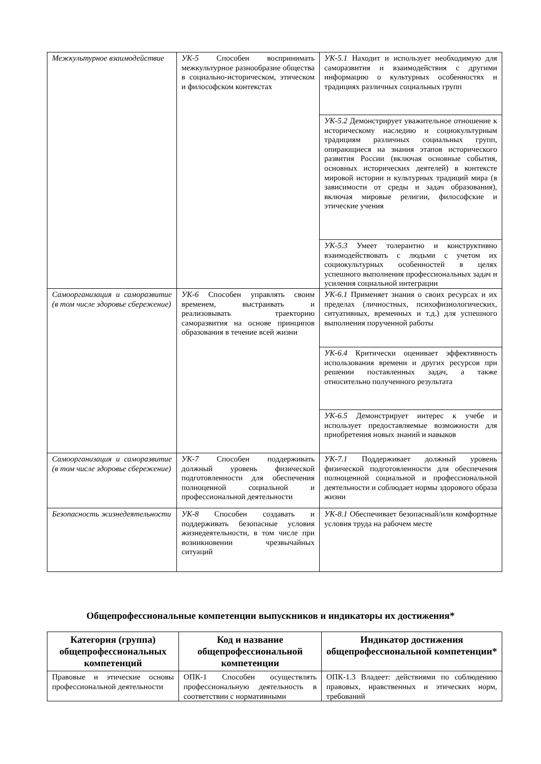| Межкультурное взаимодействие | УК-5 Способен воспринимать межкультурное разнообразие общества в социально-историческом, этическом и философском контекстах | УК-5.1 Находит и использует необходимую для саморазвития и взаимодействия с другими информацию о культурных особенностях и традициях различных социальных групп |
| | | УК-5.2 Демонстрирует уважительное отношение к историческому наследию и социокультурным традициям различных социальных групп, опирающиеся на знания этапов исторического развития России (включая основные события, основных исторических деятелей) в контексте мировой истории и культурных традиций мира (в зависимости от среды и задач образования), включая мировые религии, философские и этические учения |
| | | УК-5.3 Умеет толерантно и конструктивно взаимодействовать с людьми с учетом их социокультурных особенностей в целях успешного выполнения профессиональных задач и усиления социальной интеграции |
| Самоорганизация и саморазвитие (в том числе здоровье сбережение) | УК-6 Способен управлять своим временем, выстраивать и реализовывать траекторию саморазвития на основе принципов образования в течение всей жизни | УК-6.1 Применяет знания о своих ресурсах и их пределах (личностных, психофизиологических, ситуативных, временных и т.д.) для успешного выполнения порученной работы |
| | | УК-6.4 Критически оценивает эффективность использования времени и других ресурсов при решении поставленных задач, а также относительно полученного результата |
| | | УК-6.5 Демонстрирует интерес к учебе и использует предоставляемые возможности для приобретения новых знаний и навыков |
| Самоорганизация и саморазвитие (в том числе здоровье сбережение) | УК-7 Способен поддерживать должный уровень физической подготовленности для обеспечения полноценной социальной и профессиональной деятельности | УК-7.1 Поддерживает должный уровень физической подготовленности для обеспечения полноценной социальной и профессиональной деятельности и соблюдает нормы здорового образа жизни |
| Безопасность жизнедеятельности | УК-8 Способен создавать и поддерживать безопасные условия жизнедеятельности, в том числе при возникновении чрезвычайных ситуаций | УК-8.1 Обеспечивает безопасный/или комфортные условия труда на рабочем месте |
Общепрофессиональные компетенции выпускников и индикаторы их достижения*
| Категория (группа) общепрофессиональных компетенций | Код и название общепрофессиональной компетенции | Индикатор достижения общепрофессиональной компетенции* |
| --- | --- | --- |
| Правовые и этические основы профессиональной деятельности | ОПК-1 Способен осуществлять профессиональную деятельность в соответствии с нормативными | ОПК-1.3 Владеет: действиями по соблюдению правовых, нравственных и этических норм, требований |